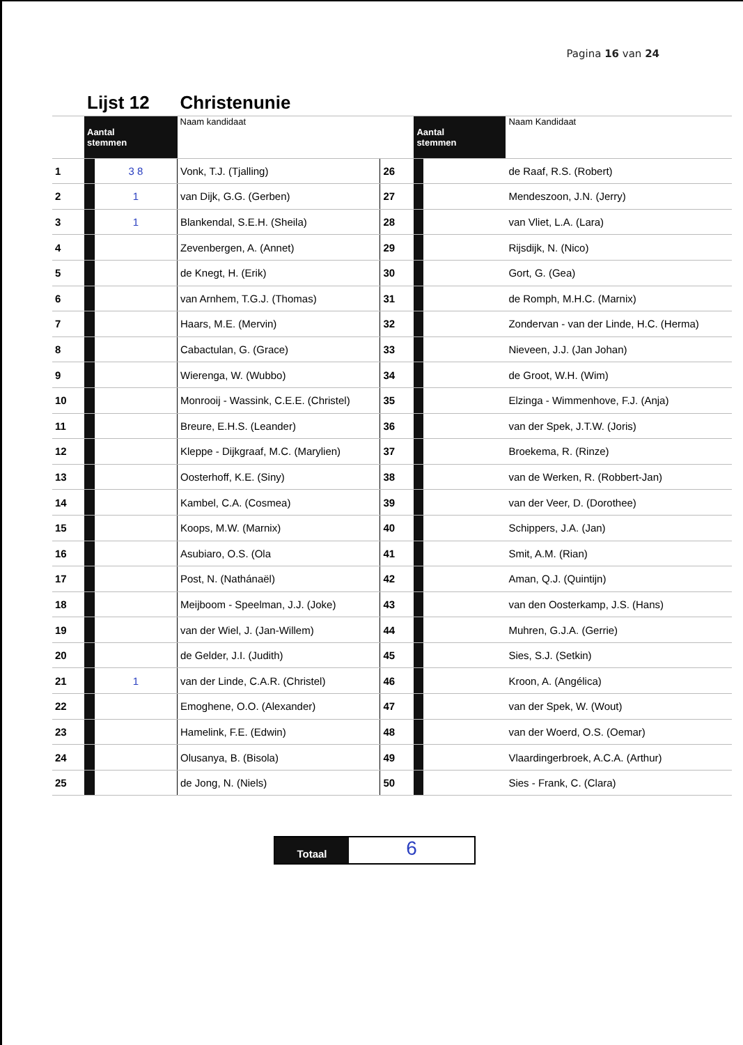Pagina 16 van 24
| | Lijst 12 | | Christenunie | | | | |
| | Aantal stemmen | | Naam kandidaat | | Aantal stemmen | | Naam Kandidaat |
| 1 | | 3 8 | Vonk, T.J. (Tjalling) | 26 | | | de Raaf, R.S. (Robert) |
| 2 | | 1 | van Dijk, G.G. (Gerben) | 27 | | | Mendeszoon, J.N. (Jerry) |
| 3 | | 1 | Blankendal, S.E.H. (Sheila) | 28 | | | van Vliet, L.A. (Lara) |
| 4 | | | Zevenbergen, A. (Annet) | 29 | | | Rijsdijk, N. (Nico) |
| 5 | | | de Knegt, H. (Erik) | 30 | | | Gort, G. (Gea) |
| 6 | | | van Arnhem, T.G.J. (Thomas) | 31 | | | de Romph, M.H.C. (Marnix) |
| 7 | | | Haars, M.E. (Mervin) | 32 | | | Zondervan - van der Linde, H.C. (Herma) |
| 8 | | | Cabactulan, G. (Grace) | 33 | | | Nieveen, J.J. (Jan Johan) |
| 9 | | | Wierenga, W. (Wubbo) | 34 | | | de Groot, W.H. (Wim) |
| 10 | | | Monrooij - Wassink, C.E.E. (Christel) | 35 | | | Elzinga - Wimmenhove, F.J. (Anja) |
| 11 | | | Breure, E.H.S. (Leander) | 36 | | | van der Spek, J.T.W. (Joris) |
| 12 | | | Kleppe - Dijkgraaf, M.C. (Marylien) | 37 | | | Broekema, R. (Rinze) |
| 13 | | | Oosterhoff, K.E. (Siny) | 38 | | | van de Werken, R. (Robbert-Jan) |
| 14 | | | Kambel, C.A. (Cosmea) | 39 | | | van der Veer, D. (Dorothee) |
| 15 | | | Koops, M.W. (Marnix) | 40 | | | Schippers, J.A. (Jan) |
| 16 | | | Asubiaro, O.S. (Ola | 41 | | | Smit, A.M. (Rian) |
| 17 | | | Post, N. (Nathánaël) | 42 | | | Aman, Q.J. (Quintijn) |
| 18 | | | Meijboom - Speelman, J.J. (Joke) | 43 | | | van den Oosterkamp, J.S. (Hans) |
| 19 | | | van der Wiel, J. (Jan-Willem) | 44 | | | Muhren, G.J.A. (Gerrie) |
| 20 | | | de Gelder, J.I. (Judith) | 45 | | | Sies, S.J. (Setkin) |
| 21 | | 1 | van der Linde, C.A.R. (Christel) | 46 | | | Kroon, A. (Angélica) |
| 22 | | | Emoghene, O.O. (Alexander) | 47 | | | van der Spek, W. (Wout) |
| 23 | | | Hamelink, F.E. (Edwin) | 48 | | | van der Woerd, O.S. (Oemar) |
| 24 | | | Olusanya, B. (Bisola) | 49 | | | Vlaardingerbroek, A.C.A. (Arthur) |
| 25 | | | de Jong, N. (Niels) | 50 | | | Sies - Frank, C. (Clara) |
Totaal
6